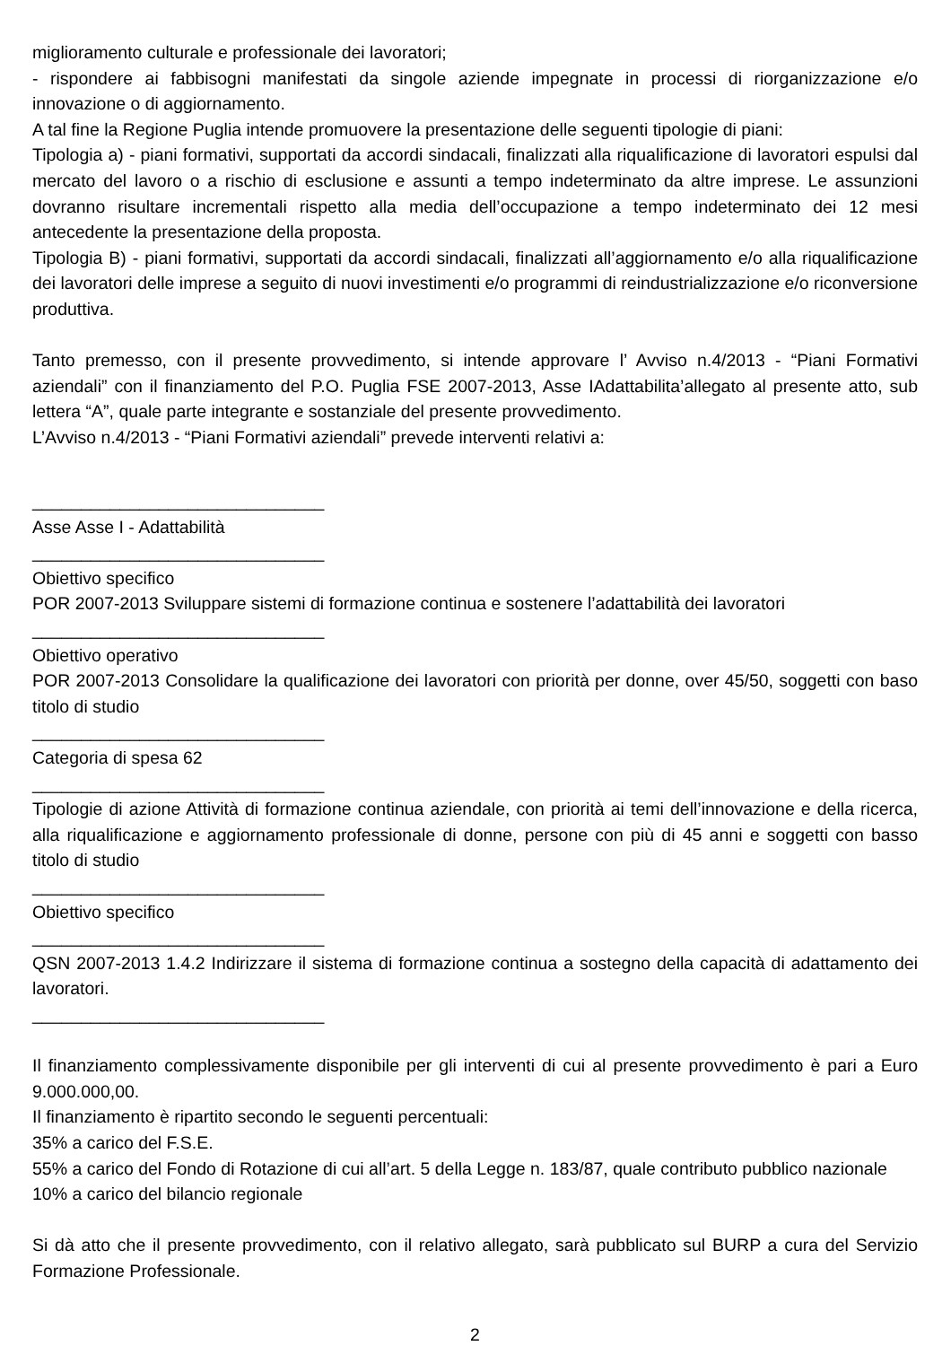miglioramento culturale e professionale dei lavoratori;
- rispondere ai fabbisogni manifestati da singole aziende impegnate in processi di riorganizzazione e/o innovazione o di aggiornamento.
A tal fine la Regione Puglia intende promuovere la presentazione delle seguenti tipologie di piani:
Tipologia a) - piani formativi, supportati da accordi sindacali, finalizzati alla riqualificazione di lavoratori espulsi dal mercato del lavoro o a rischio di esclusione e assunti a tempo indeterminato da altre imprese. Le assunzioni dovranno risultare incrementali rispetto alla media dell’occupazione a tempo indeterminato dei 12 mesi antecedente la presentazione della proposta.
Tipologia B) - piani formativi, supportati da accordi sindacali, finalizzati all’aggiornamento e/o alla riqualificazione dei lavoratori delle imprese a seguito di nuovi investimenti e/o programmi di reindustrializzazione e/o riconversione produttiva.
Tanto premesso, con il presente provvedimento, si intende approvare l’ Avviso n.4/2013 - “Piani Formativi aziendali” con il finanziamento del P.O. Puglia FSE 2007-2013, Asse IAdattabilita’allegato al presente atto, sub lettera “A”, quale parte integrante e sostanziale del presente provvedimento.
L’Avviso n.4/2013 - “Piani Formativi aziendali” prevede interventi relativi a:
______________________________
Asse Asse I - Adattabilità
______________________________
Obiettivo specifico
POR 2007-2013 Sviluppare sistemi di formazione continua e sostenere l’adattabilità dei lavoratori
______________________________
Obiettivo operativo
POR 2007-2013 Consolidare la qualificazione dei lavoratori con priorità per donne, over 45/50, soggetti con baso titolo di studio
______________________________
Categoria di spesa 62
______________________________
Tipologie di azione Attività di formazione continua aziendale, con priorità ai temi dell’innovazione e della ricerca, alla riqualificazione e aggiornamento professionale di donne, persone con più di 45 anni e soggetti con basso titolo di studio
______________________________
Obiettivo specifico
______________________________
QSN 2007-2013 1.4.2 Indirizzare il sistema di formazione continua a sostegno della capacità di adattamento dei lavoratori.
______________________________
Il finanziamento complessivamente disponibile per gli interventi di cui al presente provvedimento è pari a Euro 9.000.000,00.
Il finanziamento è ripartito secondo le seguenti percentuali:
35% a carico del F.S.E.
55% a carico del Fondo di Rotazione di cui all’art. 5 della Legge n. 183/87, quale contributo pubblico nazionale
10% a carico del bilancio regionale
Si dà atto che il presente provvedimento, con il relativo allegato, sarà pubblicato sul BURP a cura del Servizio Formazione Professionale.
2